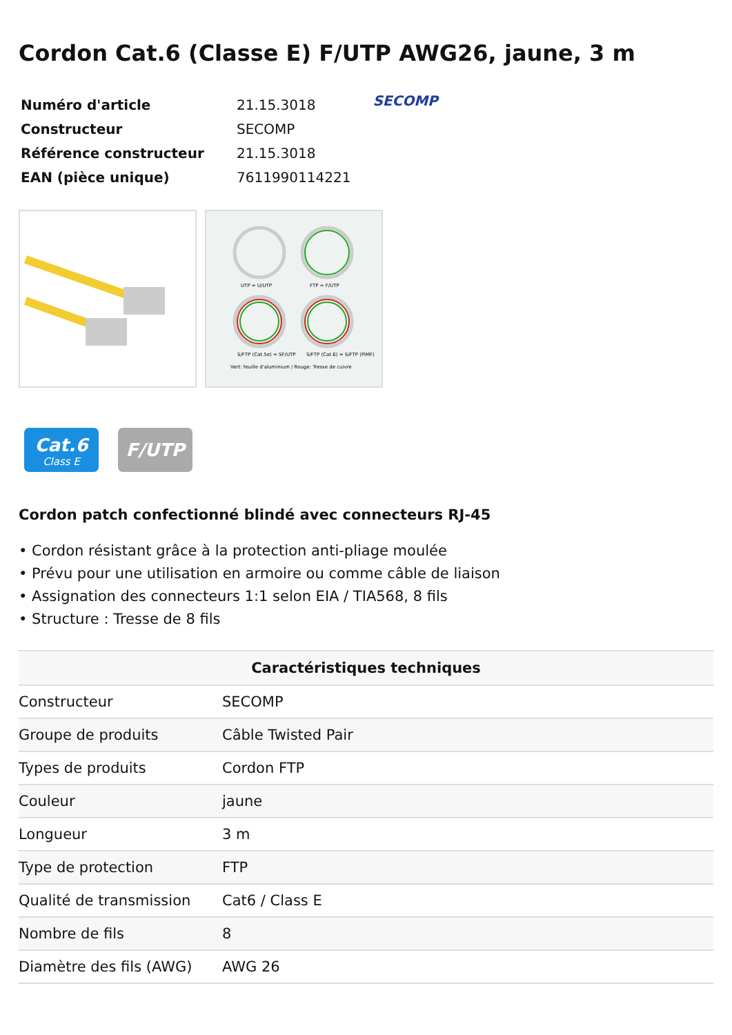Cordon Cat.6 (Classe E) F/UTP AWG26, jaune, 3 m
| Numéro d'article | 21.15.3018 |
| Constructeur | SECOMP |
| Référence constructeur | 21.15.3018 |
| EAN (pièce unique) | 7611990114221 |
SECOMP
UTP = U/UTP
FTP = F/UTP
S/FTP (Cat.5e) = SF/UTP
S/FTP (Cat.6) = S/FTP (PiMF)
Vert: feuille d'aluminium / Rouge: Tresse de cuivre
Cat.6
Class E
F/UTP
Cordon patch confectionné blindé avec connecteurs RJ-45
• Cordon résistant grâce à la protection anti-pliage moulée
• Prévu pour une utilisation en armoire ou comme câble de liaison
• Assignation des connecteurs 1:1 selon EIA / TIA568, 8 fils
• Structure : Tresse de 8 fils
| Caractéristiques techniques | |
| --- | --- |
| Constructeur | SECOMP |
| Groupe de produits | Câble Twisted Pair |
| Types de produits | Cordon FTP |
| Couleur | jaune |
| Longueur | 3 m |
| Type de protection | FTP |
| Qualité de transmission | Cat6 / Class E |
| Nombre de fils | 8 |
| Diamètre des fils (AWG) | AWG 26 |